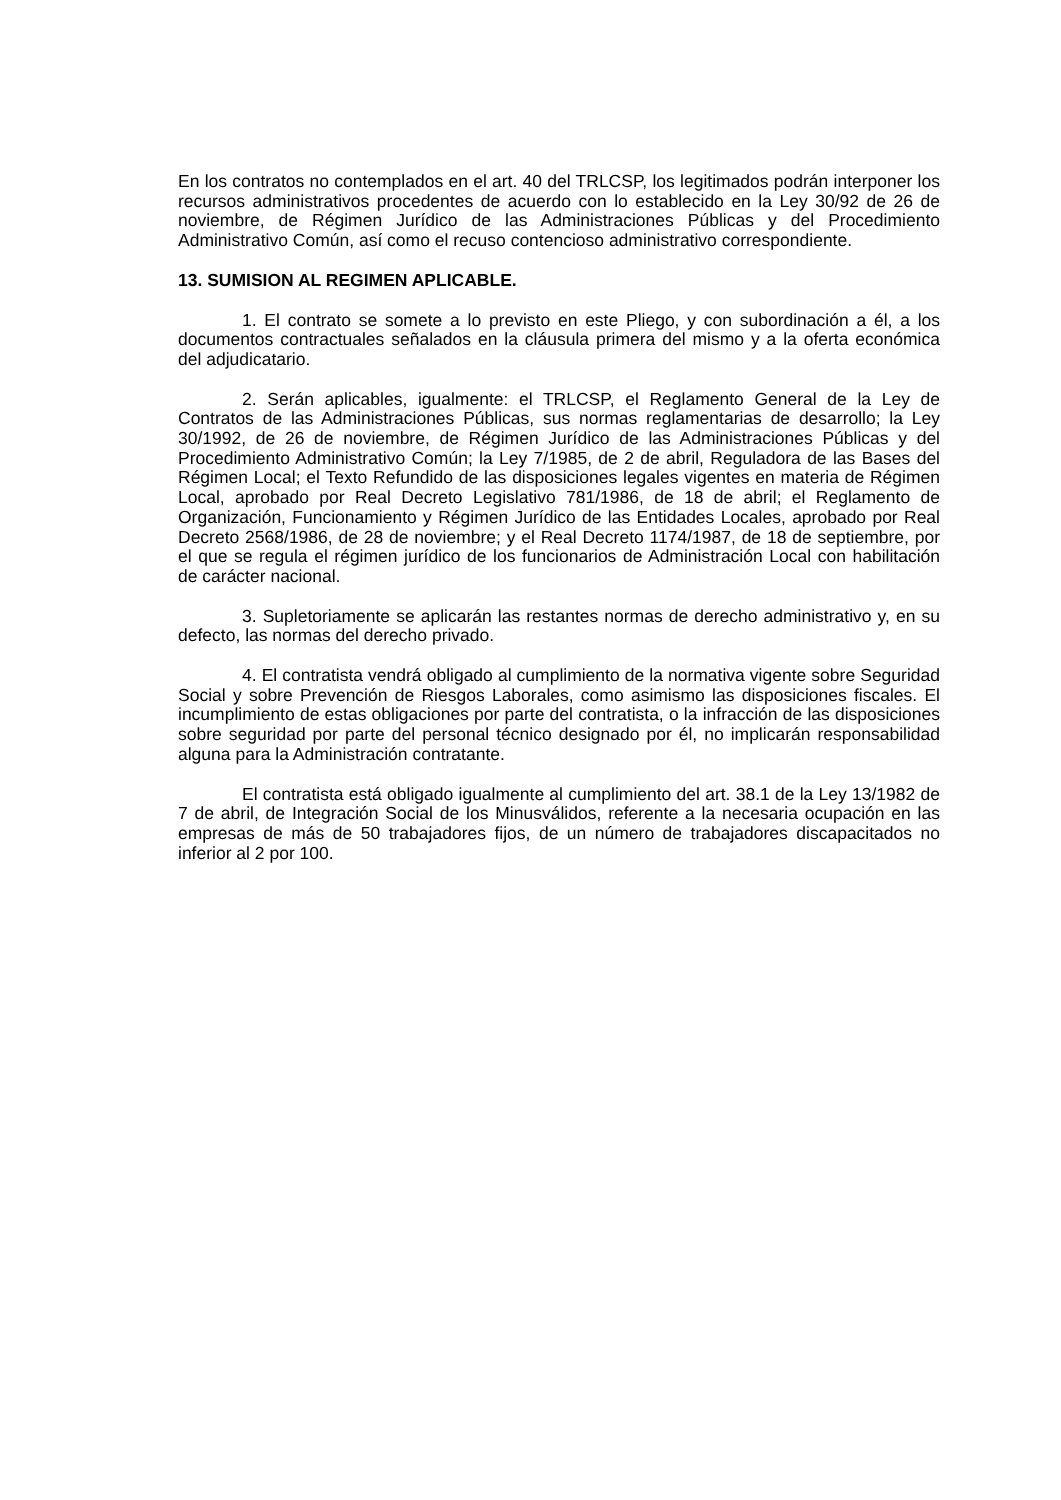En los contratos no contemplados en el art. 40 del TRLCSP, los legitimados podrán interponer los recursos administrativos procedentes de acuerdo con lo establecido en la Ley 30/92 de 26 de noviembre, de Régimen Jurídico de las Administraciones Públicas y del Procedimiento Administrativo Común, así como el recuso contencioso administrativo correspondiente.
13. SUMISION AL REGIMEN APLICABLE.
1. El contrato se somete a lo previsto en este Pliego, y con subordinación a él, a los documentos contractuales señalados en la cláusula primera del mismo y a la oferta económica del adjudicatario.
2. Serán aplicables, igualmente: el TRLCSP, el Reglamento General de la Ley de Contratos de las Administraciones Públicas, sus normas reglamentarias de desarrollo; la Ley 30/1992, de 26 de noviembre, de Régimen Jurídico de las Administraciones Públicas y del Procedimiento Administrativo Común; la Ley 7/1985, de 2 de abril, Reguladora de las Bases del Régimen Local; el Texto Refundido de las disposiciones legales vigentes en materia de Régimen Local, aprobado por Real Decreto Legislativo 781/1986, de 18 de abril; el Reglamento de Organización, Funcionamiento y Régimen Jurídico de las Entidades Locales, aprobado por Real Decreto 2568/1986, de 28 de noviembre; y el Real Decreto 1174/1987, de 18 de septiembre, por el que se regula el régimen jurídico de los funcionarios de Administración Local con habilitación de carácter nacional.
3. Supletoriamente se aplicarán las restantes normas de derecho administrativo y, en su defecto, las normas del derecho privado.
4. El contratista vendrá obligado al cumplimiento de la normativa vigente sobre Seguridad Social y sobre Prevención de Riesgos Laborales, como asimismo las disposiciones fiscales. El incumplimiento de estas obligaciones por parte del contratista, o la infracción de las disposiciones sobre seguridad por parte del personal técnico designado por él, no implicarán responsabilidad alguna para la Administración contratante.
El contratista está obligado igualmente al cumplimiento del art. 38.1 de la Ley 13/1982 de 7 de abril, de Integración Social de los Minusválidos, referente a la necesaria ocupación en las empresas de más de 50 trabajadores fijos, de un número de trabajadores discapacitados no inferior al 2 por 100.